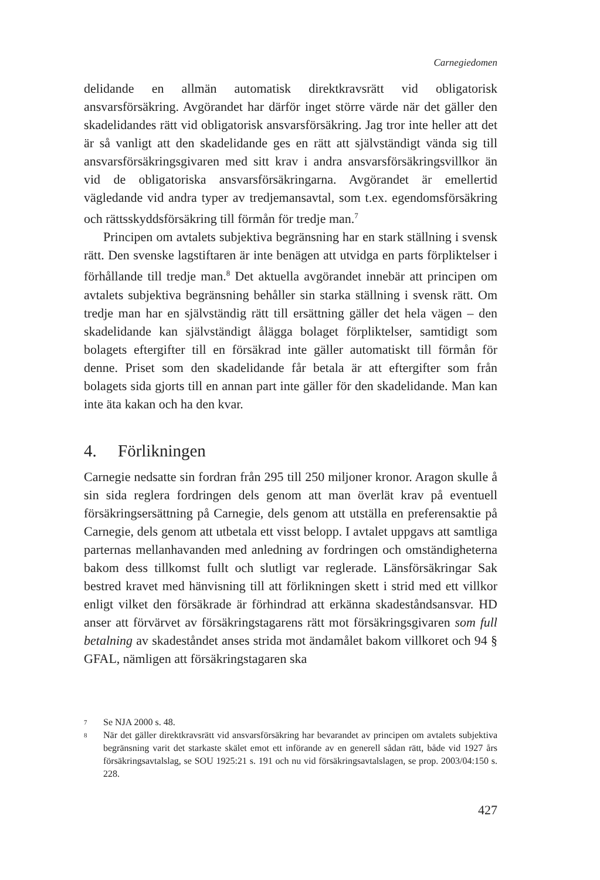Carnegiedomen
delidande en allmän automatisk direktkravsrätt vid obligatorisk ansvarsförsäkring. Avgörandet har därför inget större värde när det gäller den skadelidandes rätt vid obligatorisk ansvarsförsäkring. Jag tror inte heller att det är så vanligt att den skadelidande ges en rätt att självständigt vända sig till ansvarsförsäkringsgivaren med sitt krav i andra ansvarsförsäkringsvillkor än vid de obligatoriska ansvarsförsäkringarna. Avgörandet är emellertid vägledande vid andra typer av tredjemansavtal, som t.ex. egendomsförsäkring och rättsskyddsförsäkring till förmån för tredje man.<sup>7</sup>
Principen om avtalets subjektiva begränsning har en stark ställning i svensk rätt. Den svenske lagstiftaren är inte benägen att utvidga en parts förpliktelser i förhållande till tredje man.<sup>8</sup> Det aktuella avgörandet innebär att principen om avtalets subjektiva begränsning behåller sin starka ställning i svensk rätt. Om tredje man har en självständig rätt till ersättning gäller det hela vägen – den skadelidande kan självständigt ålägga bolaget förpliktelser, samtidigt som bolagets eftergifter till en försäkrad inte gäller automatiskt till förmån för denne. Priset som den skadelidande får betala är att eftergifter som från bolagets sida gjorts till en annan part inte gäller för den skadelidande. Man kan inte äta kakan och ha den kvar.
4. Förlikningen
Carnegie nedsatte sin fordran från 295 till 250 miljoner kronor. Aragon skulle å sin sida reglera fordringen dels genom att man överlät krav på eventuell försäkringsersättning på Carnegie, dels genom att utställa en preferensaktie på Carnegie, dels genom att utbetala ett visst belopp. I avtalet uppgavs att samtliga parternas mellanhavanden med anledning av fordringen och omständigheterna bakom dess tillkomst fullt och slutligt var reglerade. Länsförsäkringar Sak bestred kravet med hänvisning till att förlikningen skett i strid med ett villkor enligt vilket den försäkrade är förhindrad att erkänna skadeståndsansvar. HD anser att förvärvet av försäkringstagarens rätt mot försäkringsgivaren som full betalning av skadeståndet anses strida mot ändamålet bakom villkoret och 94 § GFAL, nämligen att försäkringstagaren ska
7
Se NJA 2000 s. 48.
8
När det gäller direktkravsrätt vid ansvarsförsäkring har bevarandet av principen om avtalets subjektiva begränsning varit det starkaste skälet emot ett införande av en generell sådan rätt, både vid 1927 års försäkringsavtalslag, se SOU 1925:21 s. 191 och nu vid försäkringsavtalslagen, se prop. 2003/04:150 s. 228.
427